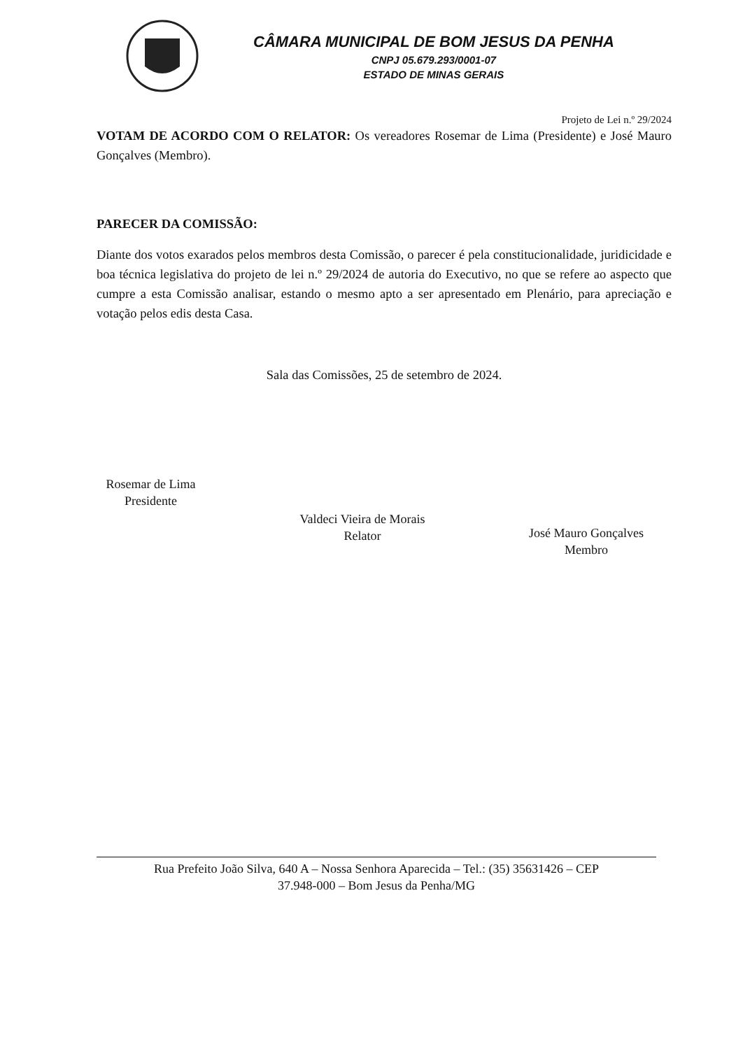CÂMARA MUNICIPAL DE BOM JESUS DA PENHA
CNPJ 05.679.293/0001-07
ESTADO DE MINAS GERAIS
Projeto de Lei n.º 29/2024
VOTAM DE ACORDO COM O RELATOR: Os vereadores Rosemar de Lima (Presidente) e José Mauro Gonçalves (Membro).
PARECER DA COMISSÃO:
Diante dos votos exarados pelos membros desta Comissão, o parecer é pela constitucionalidade, juridicidade e boa técnica legislativa do projeto de lei n.º 29/2024 de autoria do Executivo, no que se refere ao aspecto que cumpre a esta Comissão analisar, estando o mesmo apto a ser apresentado em Plenário, para apreciação e votação pelos edis desta Casa.
Sala das Comissões, 25 de setembro de 2024.
Rosemar de Lima
Presidente
Valdeci Vieira de Morais
Relator
José Mauro Gonçalves
Membro
Rua Prefeito João Silva, 640 A – Nossa Senhora Aparecida – Tel.: (35) 35631426 – CEP
37.948-000 – Bom Jesus da Penha/MG